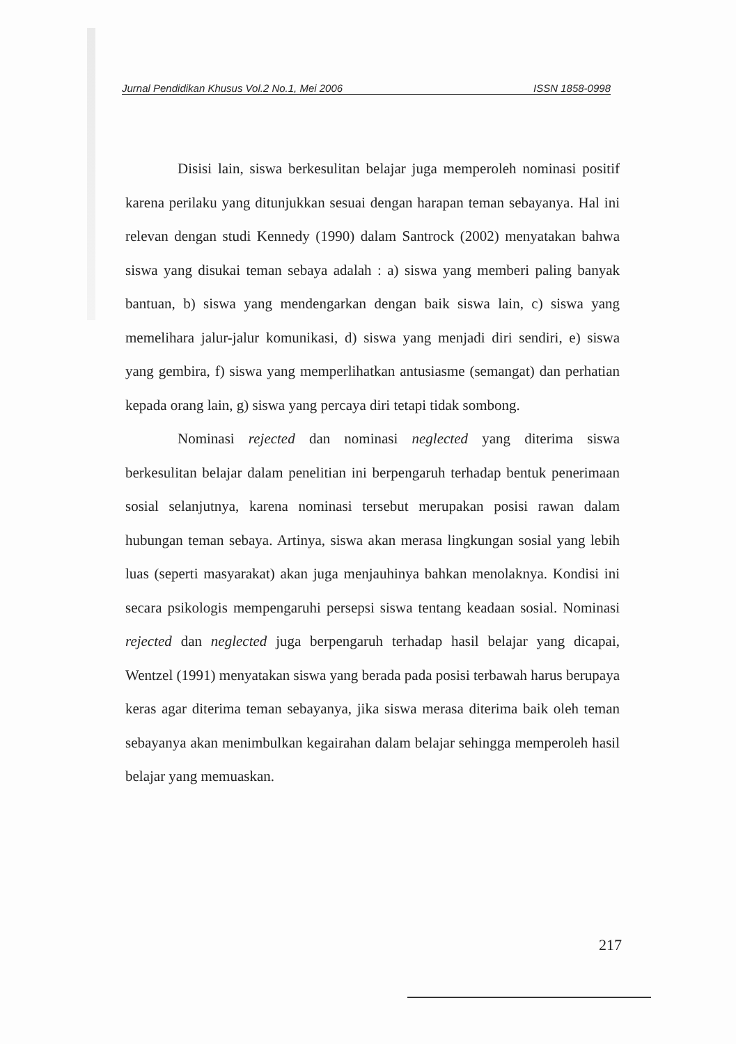Jurnal Pendidikan Khusus Vol.2 No.1, Mei 2006 ISSN 1858-0998
Disisi lain, siswa berkesulitan belajar juga memperoleh nominasi positif karena perilaku yang ditunjukkan sesuai dengan harapan teman sebayanya. Hal ini relevan dengan studi Kennedy (1990) dalam Santrock (2002) menyatakan bahwa siswa yang disukai teman sebaya adalah : a) siswa yang memberi paling banyak bantuan, b) siswa yang mendengarkan dengan baik siswa lain, c) siswa yang memelihara jalur-jalur komunikasi, d) siswa yang menjadi diri sendiri, e) siswa yang gembira, f) siswa yang memperlihatkan antusiasme (semangat) dan perhatian kepada orang lain, g) siswa yang percaya diri tetapi tidak sombong.
Nominasi rejected dan nominasi neglected yang diterima siswa berkesulitan belajar dalam penelitian ini berpengaruh terhadap bentuk penerimaan sosial selanjutnya, karena nominasi tersebut merupakan posisi rawan dalam hubungan teman sebaya. Artinya, siswa akan merasa lingkungan sosial yang lebih luas (seperti masyarakat) akan juga menjauhinya bahkan menolaknya. Kondisi ini secara psikologis mempengaruhi persepsi siswa tentang keadaan sosial. Nominasi rejected dan neglected juga berpengaruh terhadap hasil belajar yang dicapai, Wentzel (1991) menyatakan siswa yang berada pada posisi terbawah harus berupaya keras agar diterima teman sebayanya, jika siswa merasa diterima baik oleh teman sebayanya akan menimbulkan kegairahan dalam belajar sehingga memperoleh hasil belajar yang memuaskan.
217